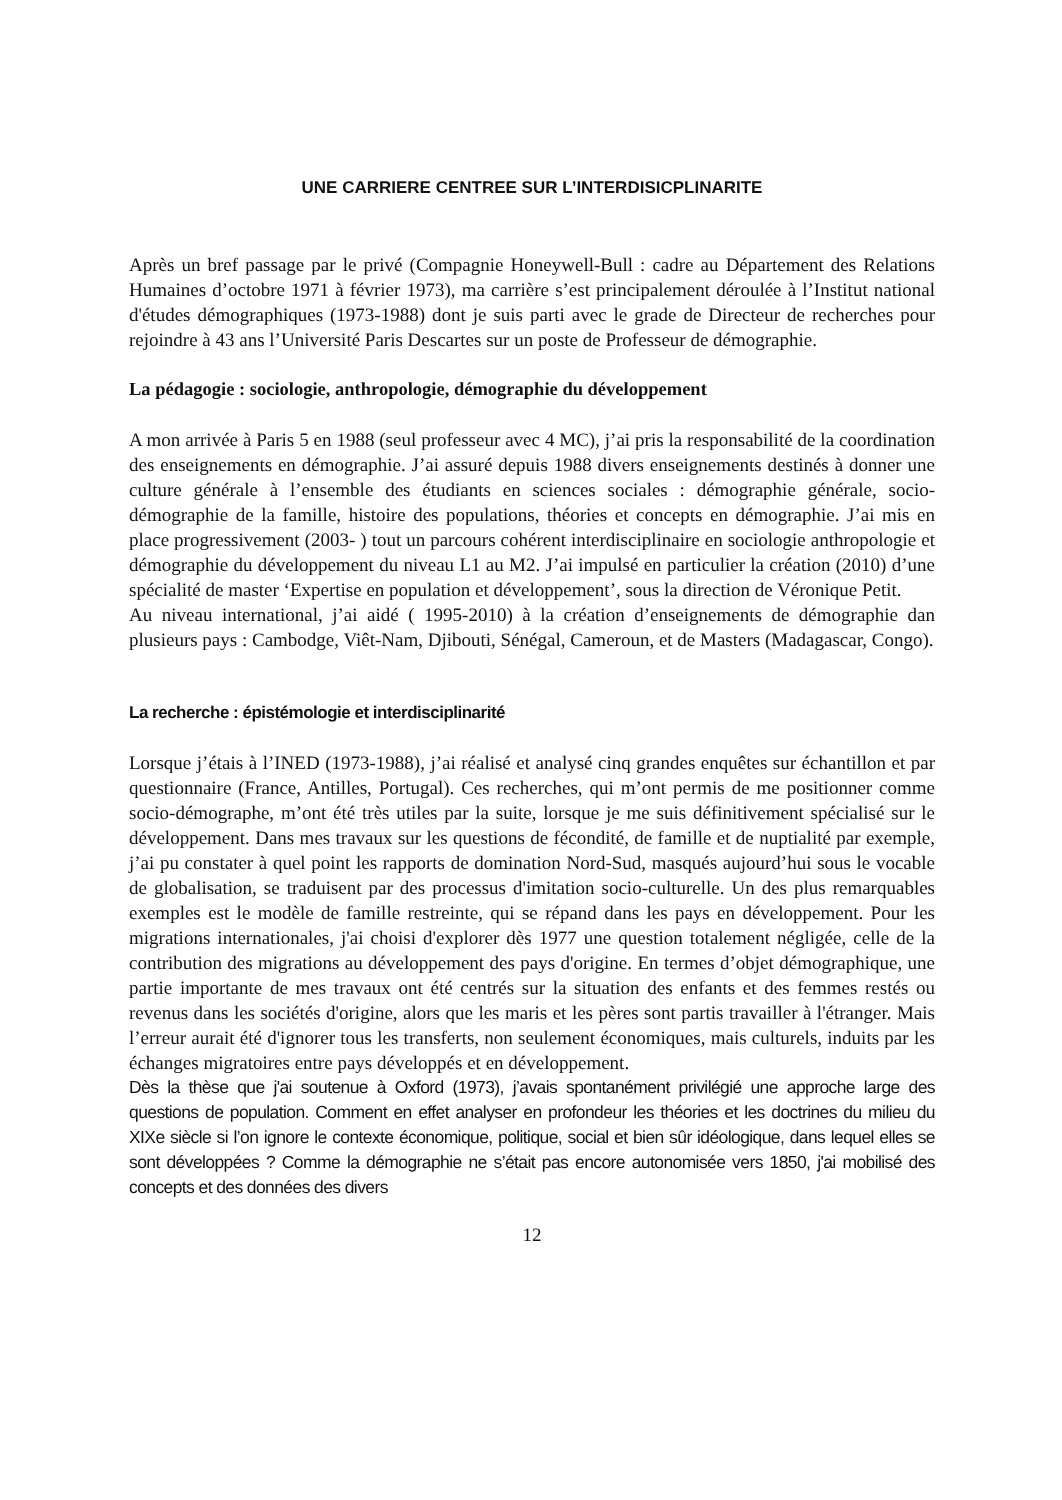UNE CARRIERE CENTREE SUR L’INTERDISICPLINARITE
Après un bref passage par le privé (Compagnie Honeywell-Bull : cadre au Département des Relations Humaines d’octobre 1971 à février 1973), ma carrière s’est principalement déroulée à l’Institut national d'études démographiques (1973-1988) dont je suis parti avec le grade de Directeur de recherches pour rejoindre à 43 ans l’Université Paris Descartes sur un poste de Professeur de démographie.
La pédagogie : sociologie, anthropologie, démographie du développement
A mon arrivée à Paris 5 en 1988 (seul professeur avec 4 MC), j’ai pris la responsabilité de la coordination des enseignements en démographie. J’ai assuré depuis 1988 divers enseignements destinés à donner une culture générale à l’ensemble des étudiants en sciences sociales : démographie générale, socio-démographie de la famille, histoire des populations, théories et concepts en démographie. J’ai mis en place progressivement (2003- ) tout un parcours cohérent interdisciplinaire en sociologie anthropologie et démographie du développement du niveau L1 au M2. J’ai impulsé en particulier la création (2010) d’une spécialité de master ‘Expertise en population et développement’, sous la direction de Véronique Petit.
Au niveau international, j’ai aidé ( 1995-2010) à la création d’enseignements de démographie dan plusieurs pays : Cambodge, Viêt-Nam, Djibouti, Sénégal, Cameroun, et de Masters (Madagascar, Congo).
La recherche : épistémologie et interdisciplinarité
Lorsque j’étais à l’INED (1973-1988), j’ai réalisé et analysé cinq grandes enquêtes sur échantillon et par questionnaire (France, Antilles, Portugal). Ces recherches, qui m’ont permis de me positionner comme socio-démographe, m’ont été très utiles par la suite, lorsque je me suis définitivement spécialisé sur le développement. Dans mes travaux sur les questions de fécondité, de famille et de nuptialité par exemple, j’ai pu constater à quel point les rapports de domination Nord-Sud, masqués aujourd’hui sous le vocable de globalisation, se traduisent par des processus d'imitation socio-culturelle. Un des plus remarquables exemples est le modèle de famille restreinte, qui se répand dans les pays en développement. Pour les migrations internationales, j'ai choisi d'explorer dès 1977 une question totalement négligée, celle de la contribution des migrations au développement des pays d'origine. En termes d’objet démographique, une partie importante de mes travaux ont été centrés sur la situation des enfants et des femmes restés ou revenus dans les sociétés d'origine, alors que les maris et les pères sont partis travailler à l'étranger. Mais l’erreur aurait été d'ignorer tous les transferts, non seulement économiques, mais culturels, induits par les échanges migratoires entre pays développés et en développement.
Dès la thèse que j'ai soutenue à Oxford (1973), j’avais spontanément privilégié une approche large des questions de population. Comment en effet analyser en profondeur les théories et les doctrines du milieu du XIXe siècle si l’on ignore le contexte économique, politique, social et bien sûr idéologique, dans lequel elles se sont développées ? Comme la démographie ne s’était pas encore autonomisée vers 1850, j'ai mobilisé des concepts et des données des divers
12